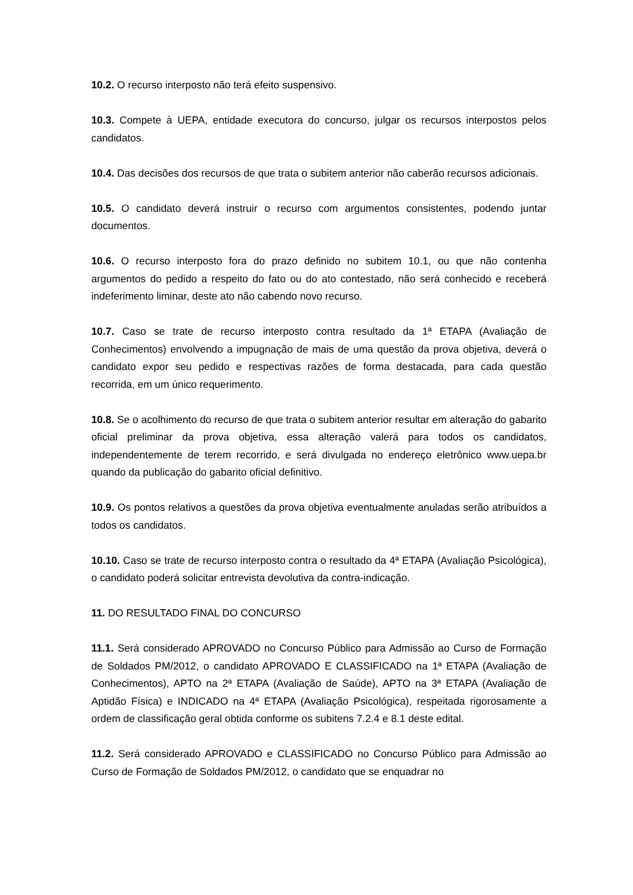10.2. O recurso interposto não terá efeito suspensivo.
10.3. Compete à UEPA, entidade executora do concurso, julgar os recursos interpostos pelos candidatos.
10.4. Das decisões dos recursos de que trata o subitem anterior não caberão recursos adicionais.
10.5. O candidato deverá instruir o recurso com argumentos consistentes, podendo juntar documentos.
10.6. O recurso interposto fora do prazo definido no subitem 10.1, ou que não contenha argumentos do pedido a respeito do fato ou do ato contestado, não será conhecido e receberá indeferimento liminar, deste ato não cabendo novo recurso.
10.7. Caso se trate de recurso interposto contra resultado da 1ª ETAPA (Avaliação de Conhecimentos) envolvendo a impugnação de mais de uma questão da prova objetiva, deverá o candidato expor seu pedido e respectivas razões de forma destacada, para cada questão recorrida, em um único requerimento.
10.8. Se o acolhimento do recurso de que trata o subitem anterior resultar em alteração do gabarito oficial preliminar da prova objetiva, essa alteração valerá para todos os candidatos, independentemente de terem recorrido, e será divulgada no endereço eletrônico www.uepa.br quando da publicação do gabarito oficial definitivo.
10.9. Os pontos relativos a questões da prova objetiva eventualmente anuladas serão atribuídos a todos os candidatos.
10.10. Caso se trate de recurso interposto contra o resultado da 4ª ETAPA (Avaliação Psicológica), o candidato poderá solicitar entrevista devolutiva da contra-indicação.
11. DO RESULTADO FINAL DO CONCURSO
11.1. Será considerado APROVADO no Concurso Público para Admissão ao Curso de Formação de Soldados PM/2012, o candidato APROVADO E CLASSIFICADO na 1ª ETAPA (Avaliação de Conhecimentos), APTO na 2ª ETAPA (Avaliação de Saúde), APTO na 3ª ETAPA (Avaliação de Aptidão Física) e INDICADO na 4ª ETAPA (Avaliação Psicológica), respeitada rigorosamente a ordem de classificação geral obtida conforme os subitens 7.2.4 e 8.1 deste edital.
11.2. Será considerado APROVADO e CLASSIFICADO no Concurso Público para Admissão ao Curso de Formação de Soldados PM/2012, o candidato que se enquadrar no